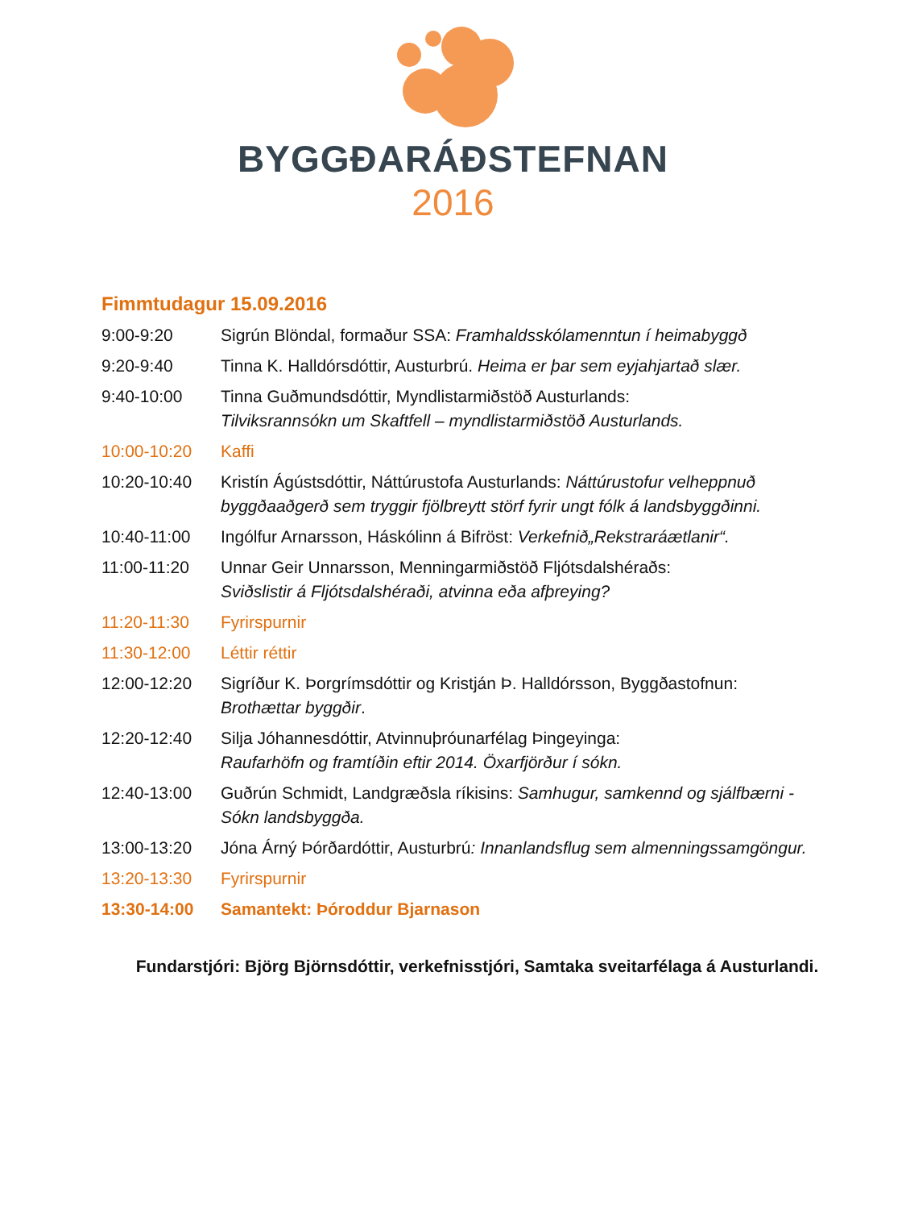BYGGÐARÁÐSTEFNAN
2016
Fimmtudagur 15.09.2016
| 9:00-9:20 | Sigrún Blöndal, formaður SSA: Framhaldsskólamenntun í heimabyggð |
| 9:20-9:40 | Tinna K. Halldórsdóttir, Austurbrú. Heima er þar sem eyjahjartað slær. |
| 9:40-10:00 | Tinna Guðmundsdóttir, Myndlistarmiðstöð Austurlands: Tilviksrannsókn um Skaftfell – myndlistarmiðstöð Austurlands. |
| 10:00-10:20 | Kaffi |
| 10:20-10:40 | Kristín Ágústsdóttir, Náttúrustofa Austurlands: Náttúrustofur velheppnuð byggðaaðgerð sem tryggir fjölbreytt störf fyrir ungt fólk á landsbyggðinni. |
| 10:40-11:00 | Ingólfur Arnarsson, Háskólinn á Bifröst: Verkefnið„Rekstraráætlanir“. |
| 11:00-11:20 | Unnar Geir Unnarsson, Menningarmiðstöð Fljótsdalshéraðs: Sviðslistir á Fljótsdalshéraði, atvinna eða afþreying? |
| 11:20-11:30 | Fyrirspurnir |
| 11:30-12:00 | Léttir réttir |
| 12:00-12:20 | Sigríður K. Þorgrímsdóttir og Kristján Þ. Halldórsson, Byggðastofnun: Brothættar byggðir . |
| 12:20-12:40 | Silja Jóhannesdóttir, Atvinnuþróunarfélag Þingeyinga: Raufarhöfn og framtíðin eftir 2014. Öxarfjörður í sókn. |
| 12:40-13:00 | Guðrún Schmidt, Landgræðsla ríkisins: Samhugur, samkennd og sjálfbærni - Sókn landsbyggða. |
| 13:00-13:20 | Jóna Árný Þórðardóttir, Austurbrú : Innanlandsflug sem almenningssamgöngur. |
| 13:20-13:30 | Fyrirspurnir |
| 13:30-14:00 | Samantekt: Þóroddur Bjarnason |
Fundarstjóri: Björg Björnsdóttir, verkefnisstjóri, Samtaka sveitarfélaga á Austurlandi.